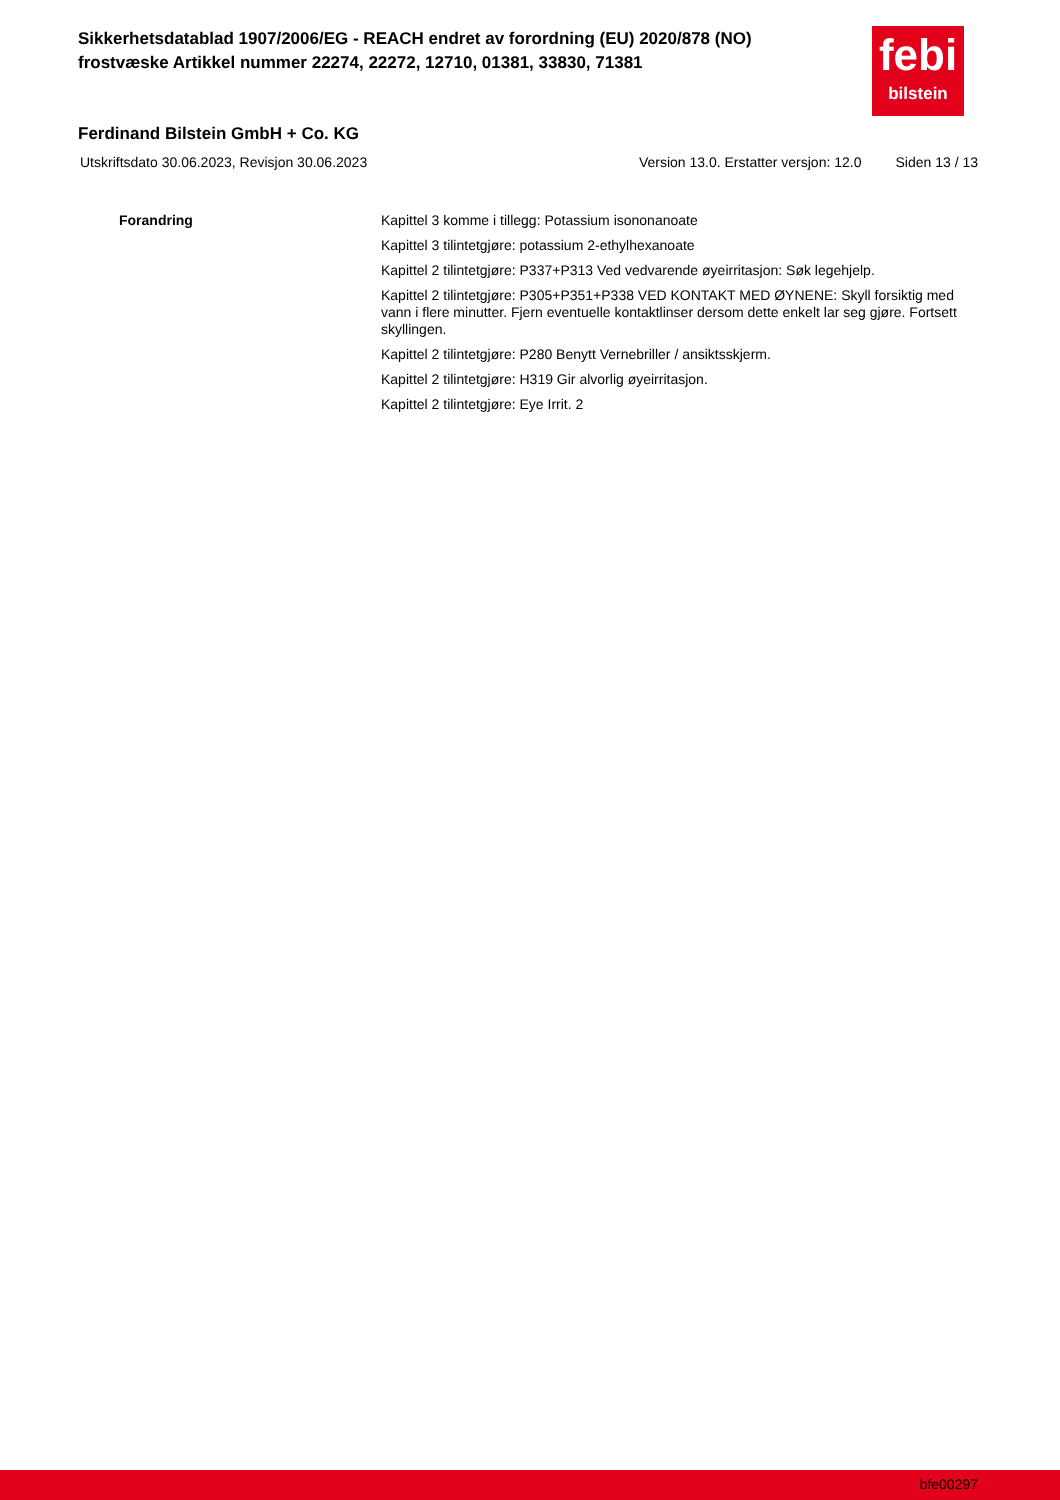Sikkerhetsdatablad 1907/2006/EG - REACH endret av forordning (EU) 2020/878 (NO)
frostvæske Artikkel nummer 22274, 22272, 12710, 01381, 33830, 71381
febi
bilstein
Ferdinand Bilstein GmbH + Co. KG
Utskriftsdato 30.06.2023, Revisjon 30.06.2023 Version 13.0. Erstatter versjon: 12.0 Siden 13 / 13
Forandring
Kapittel 3 komme i tillegg: Potassium isononanoate
Kapittel 3 tilintetgjøre: potassium 2-ethylhexanoate
Kapittel 2 tilintetgjøre: P337+P313 Ved vedvarende øyeirritasjon: Søk legehjelp.
Kapittel 2 tilintetgjøre: P305+P351+P338 VED KONTAKT MED ØYNENE: Skyll forsiktig med vann i flere minutter. Fjern eventuelle kontaktlinser dersom dette enkelt lar seg gjøre. Fortsett skyllingen.
Kapittel 2 tilintetgjøre: P280 Benytt Vernebriller / ansiktsskjerm.
Kapittel 2 tilintetgjøre: H319 Gir alvorlig øyeirritasjon.
Kapittel 2 tilintetgjøre: Eye Irrit. 2
bfe00297